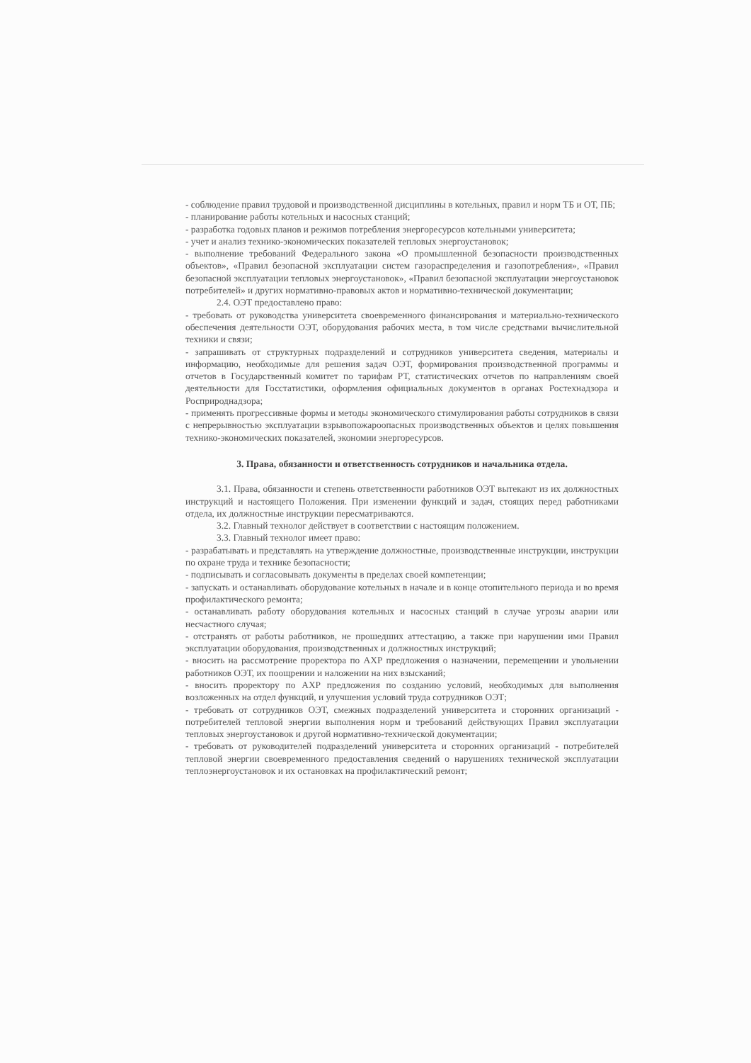- соблюдение правил трудовой и производственной дисциплины в котельных, правил и норм ТБ и ОТ, ПБ;
- планирование работы котельных и насосных станций;
- разработка годовых планов и режимов потребления энергоресурсов котельными университета;
- учет и анализ технико-экономических показателей тепловых энергоустановок;
- выполнение требований Федерального закона «О промышленной безопасности производственных объектов», «Правил безопасной эксплуатации систем газораспределения и газопотребления», «Правил безопасной эксплуатации тепловых энергоустановок», «Правил безопасной эксплуатации энергоустановок потребителей» и других нормативно-правовых актов и нормативно-технической документации;
2.4. ОЭТ предоставлено право:
- требовать от руководства университета своевременного финансирования и материально-технического обеспечения деятельности ОЭТ, оборудования рабочих места, в том числе средствами вычислительной техники и связи;
- запрашивать от структурных подразделений и сотрудников университета сведения, материалы и информацию, необходимые для решения задач ОЭТ, формирования производственной программы и отчетов в Государственный комитет по тарифам РТ, статистических отчетов по направлениям своей деятельности для Госстатистики, оформления официальных документов в органах Ростехнадзора и Росприроднадзора;
- применять прогрессивные формы и методы экономического стимулирования работы сотрудников в связи с непрерывностью эксплуатации взрывопожароопасных производственных объектов и целях повышения технико-экономических показателей, экономии энергоресурсов.
3. Права, обязанности и ответственность сотрудников и начальника отдела.
3.1. Права, обязанности и степень ответственности работников ОЭТ вытекают из их должностных инструкций и настоящего Положения. При изменении функций и задач, стоящих перед работниками отдела, их должностные инструкции пересматриваются.
3.2. Главный технолог действует в соответствии с настоящим положением.
3.3. Главный технолог имеет право:
- разрабатывать и представлять на утверждение должностные, производственные инструкции, инструкции по охране труда и технике безопасности;
- подписывать и согласовывать документы в пределах своей компетенции;
- запускать и останавливать оборудование котельных в начале и в конце отопительного периода и во время профилактического ремонта;
- останавливать работу оборудования котельных и насосных станций в случае угрозы аварии или несчастного случая;
- отстранять от работы работников, не прошедших аттестацию, а также при нарушении ими Правил эксплуатации оборудования, производственных и должностных инструкций;
- вносить на рассмотрение проректора по АХР предложения о назначении, перемещении и увольнении работников ОЭТ, их поощрении и наложении на них взысканий;
- вносить проректору по АХР предложения по созданию условий, необходимых для выполнения возложенных на отдел функций, и улучшения условий труда сотрудников ОЭТ;
- требовать от сотрудников ОЭТ, смежных подразделений университета и сторонних организаций - потребителей тепловой энергии выполнения норм и требований действующих Правил эксплуатации тепловых энергоустановок и другой нормативно-технической документации;
- требовать от руководителей подразделений университета и сторонних организаций - потребителей тепловой энергии своевременного предоставления сведений о нарушениях технической эксплуатации теплоэнергоустановок и их остановках на профилактический ремонт;